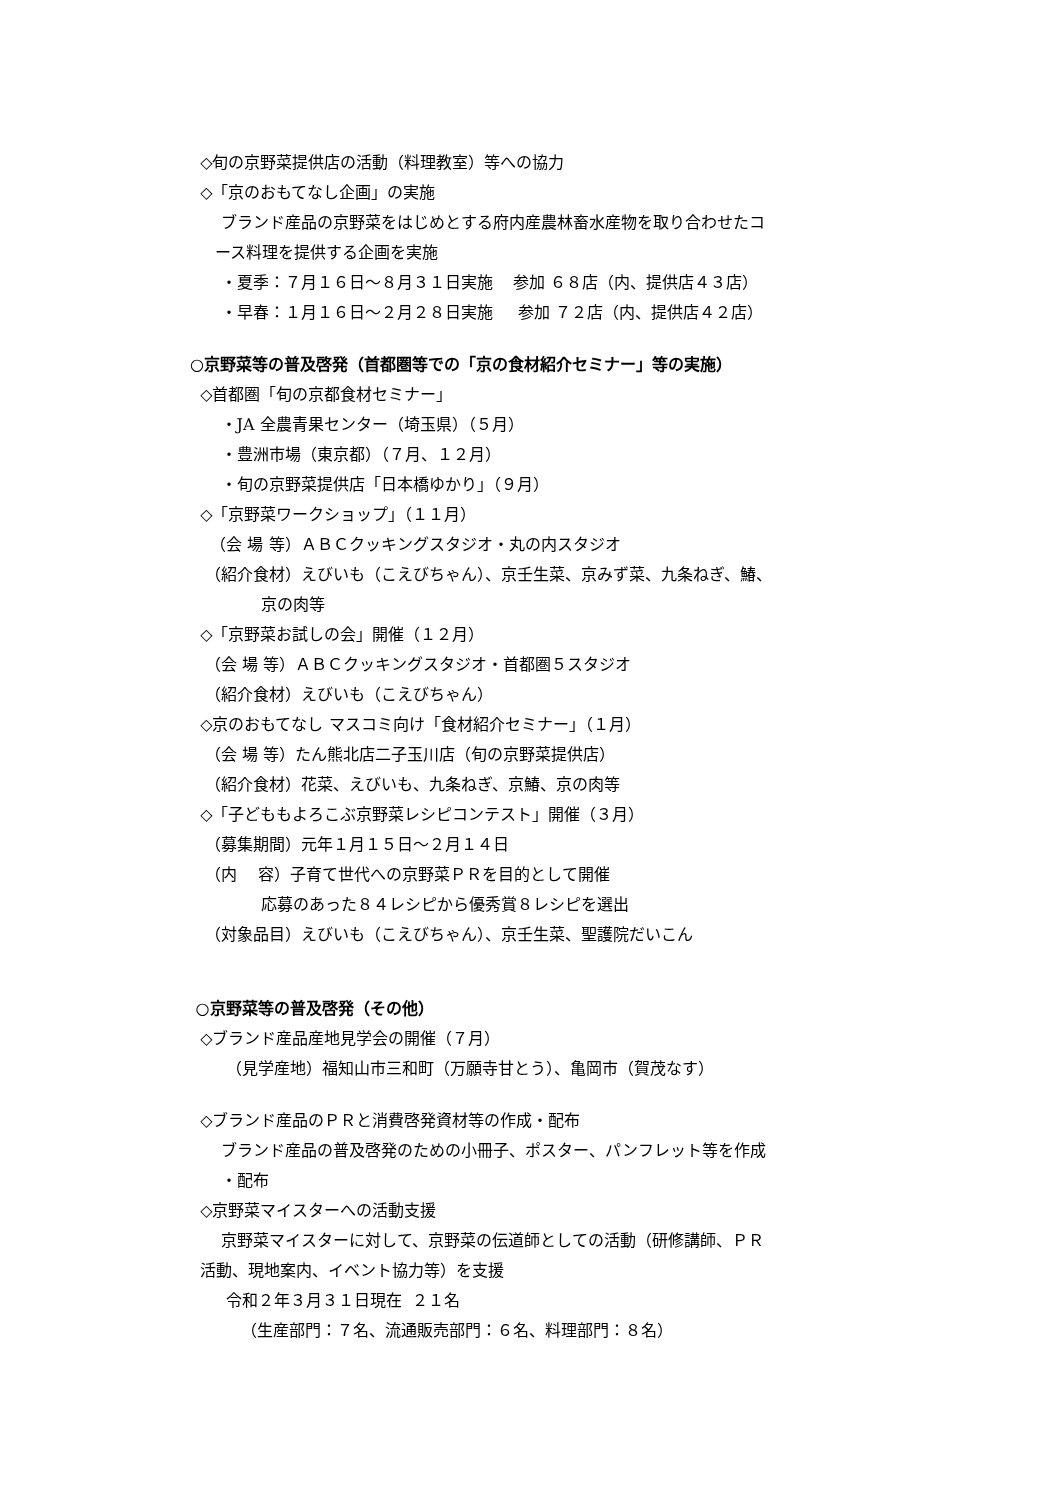◇旬の京野菜提供店の活動（料理教室）等への協力
◇「京のおもてなし企画」の実施
ブランド産品の京野菜をはじめとする府内産農林畜水産物を取り合わせたコ
ース料理を提供する企画を実施
・夏季：７月１６日～８月３１日実施 参加 ６８店（内、提供店４３店）
・早春：１月１６日～２月２８日実施 参加 ７２店（内、提供店４２店）
○京野菜等の普及啓発（首都圏等での「京の食材紹介セミナー」等の実施）
◇首都圏「旬の京都食材セミナー」
・JA 全農青果センター（埼玉県）（５月）
・豊洲市場（東京都）（７月、１２月）
・旬の京野菜提供店「日本橋ゆかり」（９月）
◇「京野菜ワークショップ」（１１月）
（会 場 等）ＡＢＣクッキングスタジオ・丸の内スタジオ
（紹介食材）えびいも（こえびちゃん）、京壬生菜、京みず菜、九条ねぎ、鰆、
京の肉等
◇「京野菜お試しの会」開催（１２月）
（会 場 等）ＡＢＣクッキングスタジオ・首都圏５スタジオ
（紹介食材）えびいも（こえびちゃん）
◇京のおもてなし マスコミ向け「食材紹介セミナー」（１月）
（会 場 等）たん熊北店二子玉川店（旬の京野菜提供店）
（紹介食材）花菜、えびいも、九条ねぎ、京鰆、京の肉等
◇「子どももよろこぶ京野菜レシピコンテスト」開催（３月）
（募集期間）元年１月１５日～２月１４日
（内 容）子育て世代への京野菜ＰＲを目的として開催
応募のあった８４レシピから優秀賞８レシピを選出
（対象品目）えびいも（こえびちゃん）、京壬生菜、聖護院だいこん
○京野菜等の普及啓発（その他）
◇ブランド産品産地見学会の開催（７月）
（見学産地）福知山市三和町（万願寺甘とう）、亀岡市（賀茂なす）
◇ブランド産品のＰＲと消費啓発資材等の作成・配布
ブランド産品の普及啓発のための小冊子、ポスター、パンフレット等を作成
・配布
◇京野菜マイスターへの活動支援
京野菜マイスターに対して、京野菜の伝道師としての活動（研修講師、ＰＲ
活動、現地案内、イベント協力等）を支援
令和２年３月３１日現在 ２１名
（生産部門：７名、流通販売部門：６名、料理部門：８名）